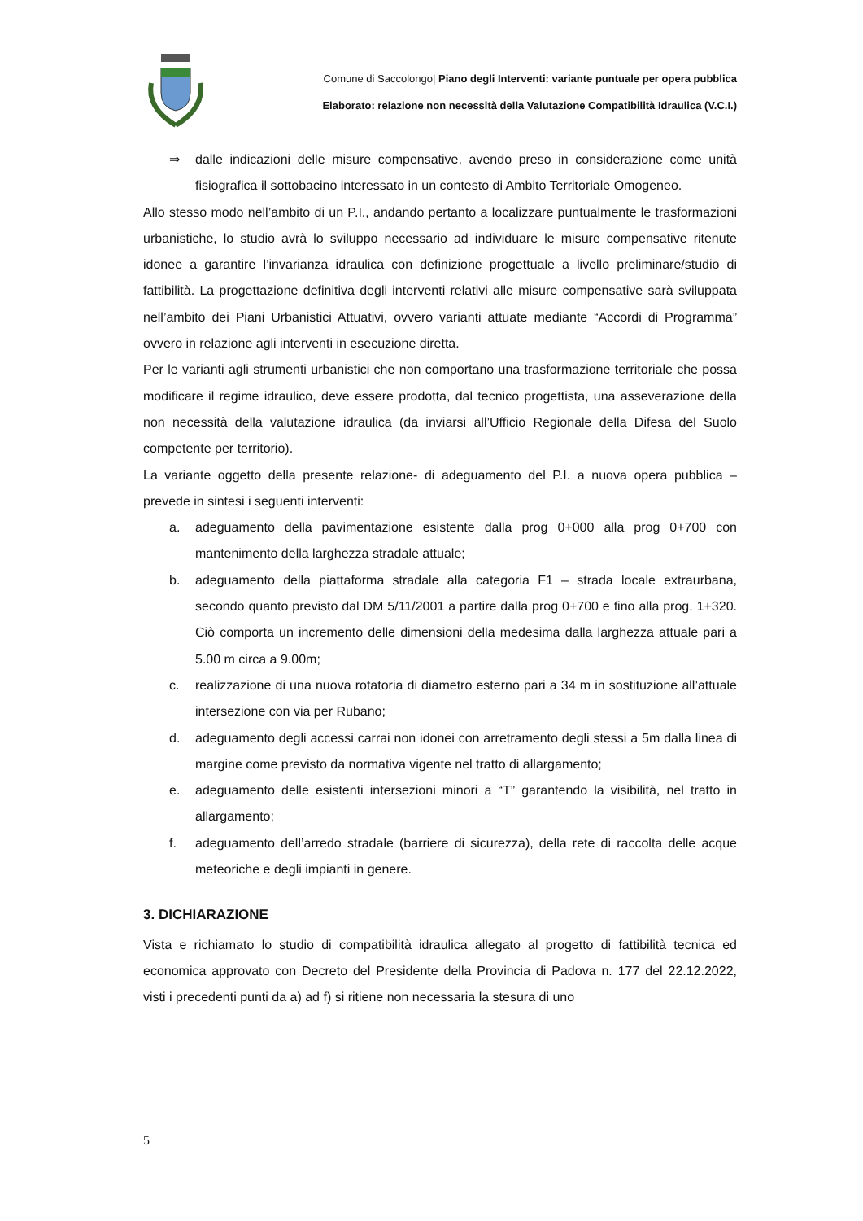Comune di Saccolongo| Piano degli Interventi: variante puntuale per opera pubblica
Elaborato: relazione non necessità della Valutazione Compatibilità Idraulica (V.C.I.)
⇒ dalle indicazioni delle misure compensative, avendo preso in considerazione come unità fisiografica il sottobacino interessato in un contesto di Ambito Territoriale Omogeneo.
Allo stesso modo nell’ambito di un P.I., andando pertanto a localizzare puntualmente le trasformazioni urbanistiche, lo studio avrà lo sviluppo necessario ad individuare le misure compensative ritenute idonee a garantire l’invarianza idraulica con definizione progettuale a livello preliminare/studio di fattibilità. La progettazione definitiva degli interventi relativi alle misure compensative sarà sviluppata nell’ambito dei Piani Urbanistici Attuativi, ovvero varianti attuate mediante “Accordi di Programma” ovvero in relazione agli interventi in esecuzione diretta.
Per le varianti agli strumenti urbanistici che non comportano una trasformazione territoriale che possa modificare il regime idraulico, deve essere prodotta, dal tecnico progettista, una asseverazione della non necessità della valutazione idraulica (da inviarsi all’Ufficio Regionale della Difesa del Suolo competente per territorio).
La variante oggetto della presente relazione- di adeguamento del P.I. a nuova opera pubblica – prevede in sintesi i seguenti interventi:
a. adeguamento della pavimentazione esistente dalla prog 0+000 alla prog 0+700 con mantenimento della larghezza stradale attuale;
b. adeguamento della piattaforma stradale alla categoria F1 – strada locale extraurbana, secondo quanto previsto dal DM 5/11/2001 a partire dalla prog 0+700 e fino alla prog. 1+320. Ciò comporta un incremento delle dimensioni della medesima dalla larghezza attuale pari a 5.00 m circa a 9.00m;
c. realizzazione di una nuova rotatoria di diametro esterno pari a 34 m in sostituzione all’attuale intersezione con via per Rubano;
d. adeguamento degli accessi carrai non idonei con arretramento degli stessi a 5m dalla linea di margine come previsto da normativa vigente nel tratto di allargamento;
e. adeguamento delle esistenti intersezioni minori a “T” garantendo la visibilità, nel tratto in allargamento;
f. adeguamento dell’arredo stradale (barriere di sicurezza), della rete di raccolta delle acque meteoriche e degli impianti in genere.
3. DICHIARAZIONE
Vista e richiamato lo studio di compatibilità idraulica allegato al progetto di fattibilità tecnica ed economica approvato con Decreto del Presidente della Provincia di Padova n. 177 del 22.12.2022, visti i precedenti punti da a) ad f) si ritiene non necessaria la stesura di uno
5